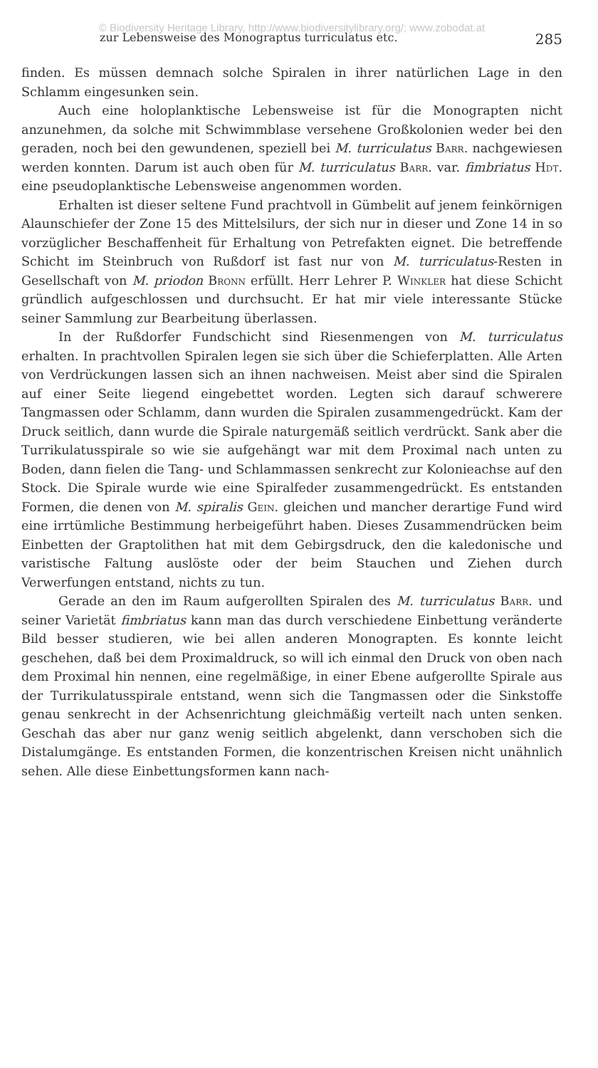© Biodiversity Heritage Library, http://www.biodiversitylibrary.org/; www.zobodat.at
zur Lebensweise des Monograptus turriculatus etc. 285
finden. Es müssen demnach solche Spiralen in ihrer natürlichen Lage in den Schlamm eingesunken sein.
Auch eine holoplanktische Lebensweise ist für die Monograpten nicht anzunehmen, da solche mit Schwimmblase versehene Großkolonien weder bei den geraden, noch bei den gewundenen, speziell bei M. turriculatus Barr. nachgewiesen werden konnten. Darum ist auch oben für M. turriculatus Barr. var. fimbriatus Hdt. eine pseudoplanktische Lebensweise angenommen worden.
Erhalten ist dieser seltene Fund prachtvoll in Gümbelit auf jenem feinkörnigen Alaunschiefer der Zone 15 des Mittelsilurs, der sich nur in dieser und Zone 14 in so vorzüglicher Beschaffenheit für Erhaltung von Petrefakten eignet. Die betreffende Schicht im Steinbruch von Rußdorf ist fast nur von M. turriculatus-Resten in Gesellschaft von M. priodon Bronn erfüllt. Herr Lehrer P. Winkler hat diese Schicht gründlich aufgeschlossen und durchsucht. Er hat mir viele interessante Stücke seiner Sammlung zur Bearbeitung überlassen.
In der Rußdorfer Fundschicht sind Riesenmengen von M. turriculatus erhalten. In prachtvollen Spiralen legen sie sich über die Schieferplatten. Alle Arten von Verdrückungen lassen sich an ihnen nachweisen. Meist aber sind die Spiralen auf einer Seite liegend eingebettet worden. Legten sich darauf schwerere Tangmassen oder Schlamm, dann wurden die Spiralen zusammengedrückt. Kam der Druck seitlich, dann wurde die Spirale naturgemäß seitlich verdrückt. Sank aber die Turrikulatusspirale so wie sie aufgehängt war mit dem Proximal nach unten zu Boden, dann fielen die Tang- und Schlammassen senkrecht zur Kolonieachse auf den Stock. Die Spirale wurde wie eine Spiralfeder zusammengedrückt. Es entstanden Formen, die denen von M. spiralis Gein. gleichen und mancher derartige Fund wird eine irrtümliche Bestimmung herbeigeführt haben. Dieses Zusammendrücken beim Einbetten der Graptolithen hat mit dem Gebirgsdruck, den die kaledonische und varistische Faltung auslöste oder der beim Stauchen und Ziehen durch Verwerfungen entstand, nichts zu tun.
Gerade an den im Raum aufgerollten Spiralen des M. turriculatus Barr. und seiner Varietät fimbriatus kann man das durch verschiedene Einbettung veränderte Bild besser studieren, wie bei allen anderen Monograpten. Es konnte leicht geschehen, daß bei dem Proximaldruck, so will ich einmal den Druck von oben nach dem Proximal hin nennen, eine regelmäßige, in einer Ebene aufgerollte Spirale aus der Turrikulatusspirale entstand, wenn sich die Tangmassen oder die Sinkstoffe genau senkrecht in der Achsenrichtung gleichmäßig verteilt nach unten senken. Geschah das aber nur ganz wenig seitlich abgelenkt, dann verschoben sich die Distalumgänge. Es entstanden Formen, die konzentrischen Kreisen nicht unähnlich sehen. Alle diese Einbettungsformen kann nach-